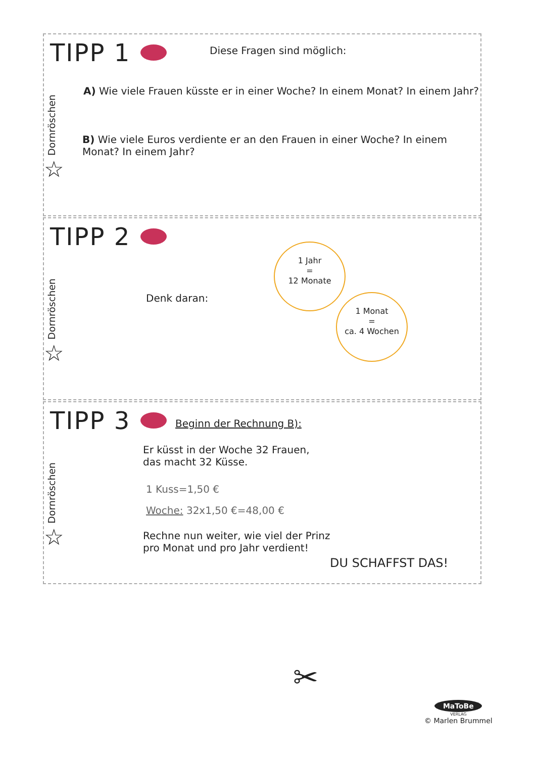TIPP 1
Dornröschen
☆
Diese Fragen sind möglich:
A) Wie viele Frauen küsste er in einer Woche? In einem Monat? In einem Jahr?
B) Wie viele Euros verdiente er an den Frauen in einer Woche? In einem Monat? In einem Jahr?
TIPP 2
Dornröschen
☆
Denk daran:
1 Jahr
=
12 Monate
1 Monat
=
ca. 4 Wochen
TIPP 3
Dornröschen
☆
Beginn der Rechnung B):
Er küsst in der Woche 32 Frauen,
das macht 32 Küsse.
1 Kuss=1,50 €
Woche: 32x1,50 €=48,00 €
Rechne nun weiter, wie viel der Prinz
pro Monat und pro Jahr verdient!
DU SCHAFFST DAS!
✂
MaToBe
VERLAG
© Marlen Brummel